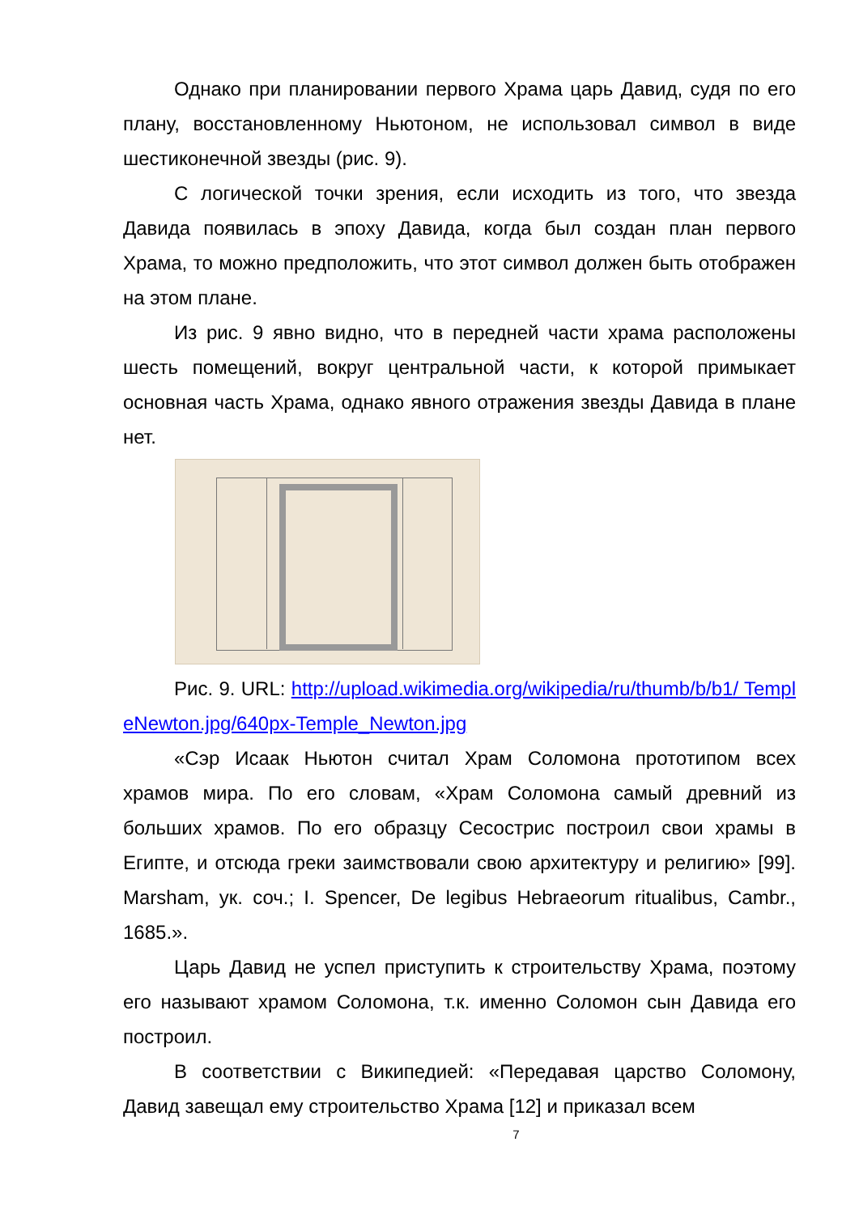Однако при планировании первого Храма царь Давид, судя по его плану, восстановленному Ньютоном, не использовал символ в виде шестиконечной звезды (рис. 9).
С логической точки зрения, если исходить из того, что звезда Давида появилась в эпоху Давида, когда был создан план первого Храма, то можно предположить, что этот символ должен быть отображен на этом плане.
Из рис. 9 явно видно, что в передней части храма расположены шесть помещений, вокруг центральной части, к которой примыкает основная часть Храма, однако явного отражения звезды Давида в плане нет.
Рис. 9. URL: http://upload.wikimedia.org/wikipedia/ru/thumb/b/b1/ TempleNewton.jpg/640px-Temple_Newton.jpg
«Сэр Исаак Ньютон считал Храм Соломона прототипом всех храмов мира. По его словам, «Храм Соломона самый древний из больших храмов. По его образцу Сесострис построил свои храмы в Египте, и отсюда греки заимствовали свою архитектуру и религию» [99]. Marsham, ук. соч.; I. Spencer, De legibus Hebraeorum ritualibus, Cambr., 1685.».
Царь Давид не успел приступить к строительству Храма, поэтому его называют храмом Соломона, т.к. именно Соломон сын Давида его построил.
В соответствии с Википедией: «Передавая царство Соломону, Давид завещал ему строительство Храма [12] и приказал всем
7